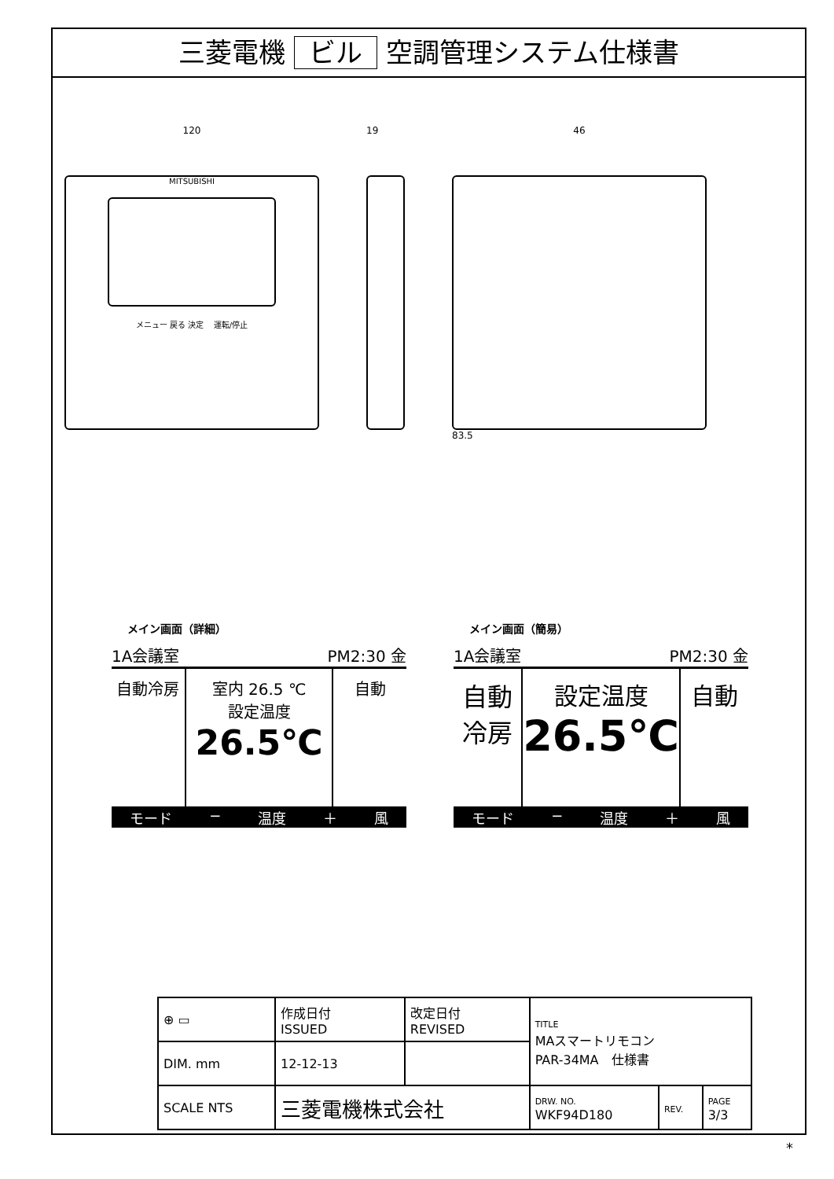三菱電機 ビル 空調管理システム仕様書
120
MITSUBISHI
メニュー 戻る 決定 運転/停止
19 46
83.5
メイン画面（詳細）
1A会議室 PM2:30 金
自動冷房 室内 26.5 ℃
設定温度
26.5℃
自動
モード − 温度 ＋ 風
メイン画面（簡易）
1A会議室 PM2:30 金
自動
冷房
設定温度
26.5℃
自動
モード − 温度 ＋ 風
| ⊕ ▭ | 作成日付 ISSUED | 改定日付 REVISED | TITLE MAスマートリモコン PAR-34MA 仕様書 | | |
| DIM. mm | 12-12-13 | | | | |
| SCALE NTS | 三菱電機株式会社 | | DRW. NO. WKF94D180 | REV. | PAGE 3/3 |
*